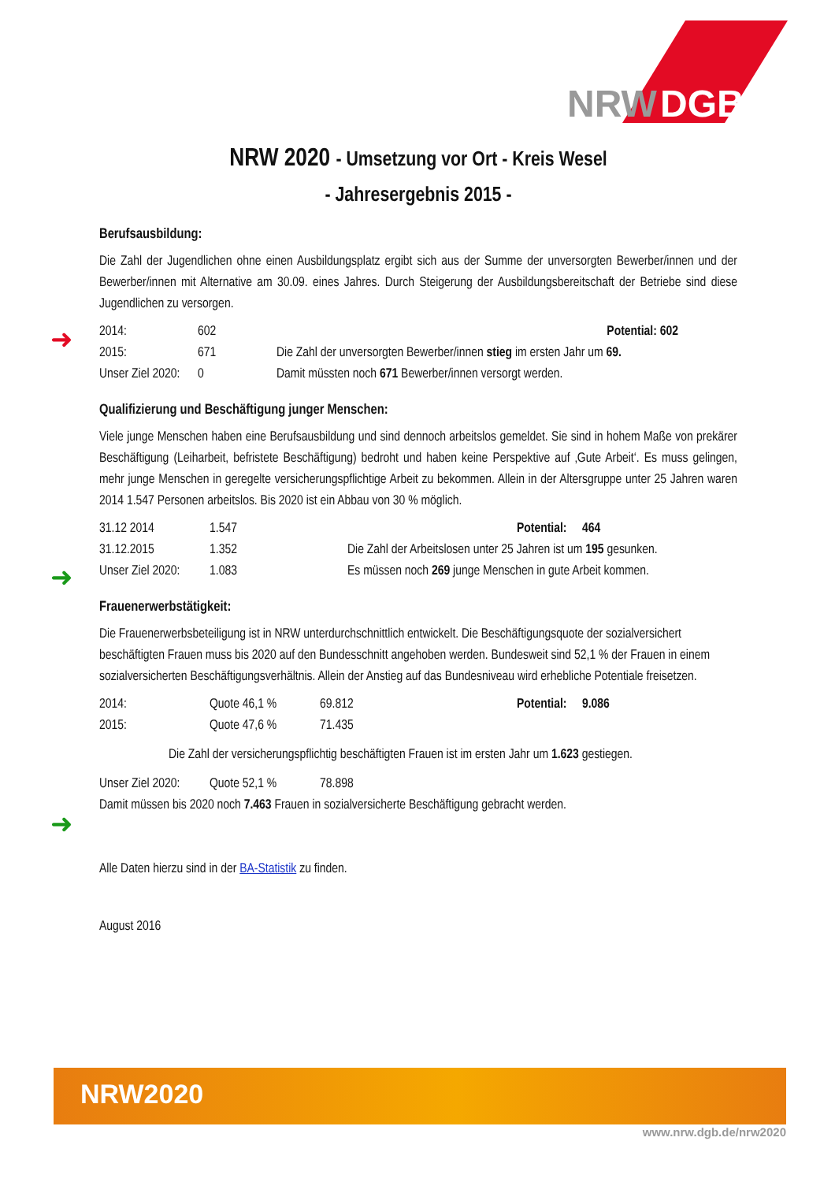NRW
DGB
➜
➜
➜
NRW 2020 - Umsetzung vor Ort - Kreis Wesel
- Jahresergebnis 2015 -
Berufsausbildung:
Die Zahl der Jugendlichen ohne einen Ausbildungsplatz ergibt sich aus der Summe der unversorgten Bewerber/innen und der Bewerber/innen mit Alternative am 30.09. eines Jahres. Durch Steigerung der Ausbildungsbereitschaft der Betriebe sind diese Jugendlichen zu versorgen.
| 2014: | 602 | Potential: 602 |
| 2015: | 671 | Die Zahl der unversorgten Bewerber/innen stieg im ersten Jahr um 69. |
| Unser Ziel 2020: | 0 | Damit müssten noch 671 Bewerber/innen versorgt werden. |
Qualifizierung und Beschäftigung junger Menschen:
Viele junge Menschen haben eine Berufsausbildung und sind dennoch arbeitslos gemeldet. Sie sind in hohem Maße von prekärer Beschäftigung (Leiharbeit, befristete Beschäftigung) bedroht und haben keine Perspektive auf ‚Gute Arbeit‘. Es muss gelingen, mehr junge Menschen in geregelte versicherungspflichtige Arbeit zu bekommen. Allein in der Altersgruppe unter 25 Jahren waren 2014 1.547 Personen arbeitslos. Bis 2020 ist ein Abbau von 30 % möglich.
| 31.12 2014 | 1.547 | Potential: 464 |
| 31.12.2015 | 1.352 | Die Zahl der Arbeitslosen unter 25 Jahren ist um 195 gesunken. |
| Unser Ziel 2020: | 1.083 | Es müssen noch 269 junge Menschen in gute Arbeit kommen. |
Frauenerwerbstätigkeit:
Die Frauenerwerbsbeteiligung ist in NRW unterdurchschnittlich entwickelt. Die Beschäftigungsquote der sozialversichert beschäftigten Frauen muss bis 2020 auf den Bundesschnitt angehoben werden. Bundesweit sind 52,1 % der Frauen in einem sozialversicherten Beschäftigungsverhältnis. Allein der Anstieg auf das Bundesniveau wird erhebliche Potentiale freisetzen.
| 2014: | Quote 46,1 % | 69.812 | Potential: 9.086 |
| 2015: | Quote 47,6 % | 71.435 | |
| Die Zahl der versicherungspflichtig beschäftigten Frauen ist im ersten Jahr um 1.623 gestiegen. | | | |
| Unser Ziel 2020: | Quote 52,1 % | 78.898 | |
| Damit müssen bis 2020 noch 7.463 Frauen in sozialversicherte Beschäftigung gebracht werden. | | | |
Alle Daten hierzu sind in der BA-Statistik zu finden.
August 2016
NRW2020
www.nrw.dgb.de/nrw2020